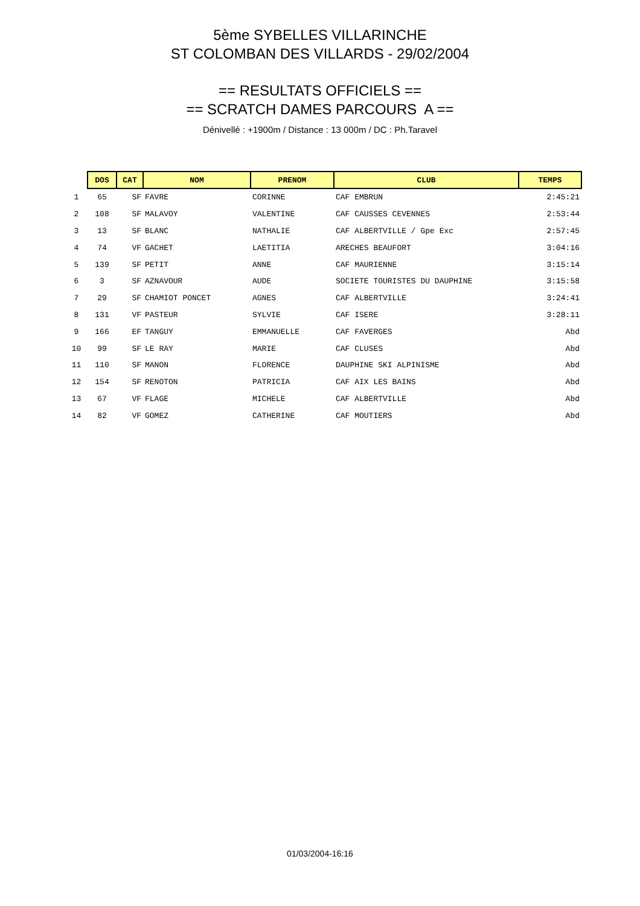5ème SYBELLES VILLARINCHE
ST COLOMBAN DES VILLARDS - 29/02/2004
== RESULTATS OFFICIELS ==
== SCRATCH DAMES PARCOURS A ==
Dénivellé : +1900m / Distance : 13 000m / DC : Ph.Taravel
| | DOS | CAT | NOM | PRENOM | CLUB | TEMPS |
| 1 | 65 | SF | FAVRE | CORINNE | CAF EMBRUN | 2:45:21 |
| 2 | 108 | SF | MALAVOY | VALENTINE | CAF CAUSSES CEVENNES | 2:53:44 |
| 3 | 13 | SF | BLANC | NATHALIE | CAF ALBERTVILLE / Gpe Exc | 2:57:45 |
| 4 | 74 | VF | GACHET | LAETITIA | ARECHES BEAUFORT | 3:04:16 |
| 5 | 139 | SF | PETIT | ANNE | CAF MAURIENNE | 3:15:14 |
| 6 | 3 | SF | AZNAVOUR | AUDE | SOCIETE TOURISTES DU DAUPHINE | 3:15:58 |
| 7 | 29 | SF | CHAMIOT PONCET | AGNES | CAF ALBERTVILLE | 3:24:41 |
| 8 | 131 | VF | PASTEUR | SYLVIE | CAF ISERE | 3:28:11 |
| 9 | 166 | EF | TANGUY | EMMANUELLE | CAF FAVERGES | Abd |
| 10 | 99 | SF | LE RAY | MARIE | CAF CLUSES | Abd |
| 11 | 110 | SF | MANON | FLORENCE | DAUPHINE SKI ALPINISME | Abd |
| 12 | 154 | SF | RENOTON | PATRICIA | CAF AIX LES BAINS | Abd |
| 13 | 67 | VF | FLAGE | MICHELE | CAF ALBERTVILLE | Abd |
| 14 | 82 | VF | GOMEZ | CATHERINE | CAF MOUTIERS | Abd |
01/03/2004-16:16